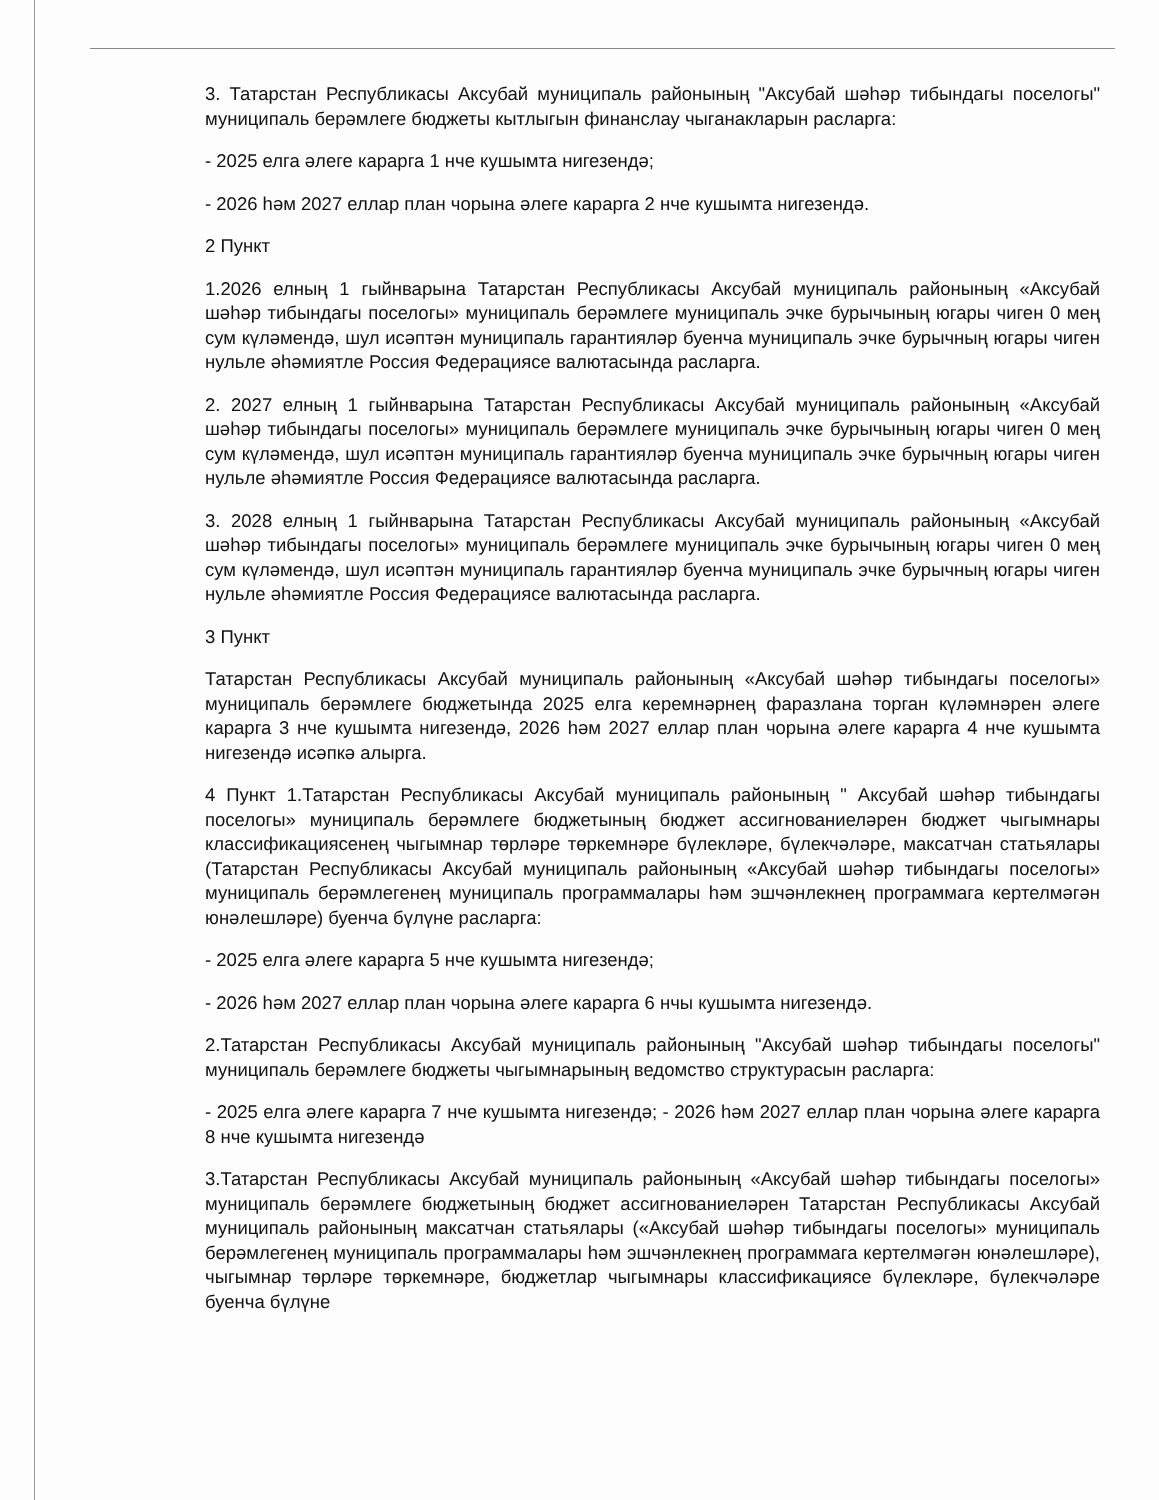3. Татарстан Республикасы Аксубай муниципаль районының "Аксубай шәһәр тибындагы поселогы" муниципаль берәмлеге бюджеты кытлыгын финанслау чыганакларын расларга:
- 2025 елга әлеге карарга 1 нче кушымта нигезендә;
- 2026 һәм 2027 еллар план чорына әлеге карарга 2 нче кушымта нигезендә.
2 Пункт
1.2026 елның 1 гыйнварына Татарстан Республикасы Аксубай муниципаль районының «Аксубай шәһәр тибындагы поселогы» муниципаль берәмлеге муниципаль эчке бурычының югары чиген 0 мең сум күләмендә, шул исәптән муниципаль гарантияләр буенча муниципаль эчке бурычның югары чиген нульле әһәмиятле Россия Федерациясе валютасында расларга.
2. 2027 елның 1 гыйнварына Татарстан Республикасы Аксубай муниципаль районының «Аксубай шәһәр тибындагы поселогы» муниципаль берәмлеге муниципаль эчке бурычының югары чиген 0 мең сум күләмендә, шул исәптән муниципаль гарантияләр буенча муниципаль эчке бурычның югары чиген нульле әһәмиятле Россия Федерациясе валютасында расларга.
3. 2028 елның 1 гыйнварына Татарстан Республикасы Аксубай муниципаль районының «Аксубай шәһәр тибындагы поселогы» муниципаль берәмлеге муниципаль эчке бурычының югары чиген 0 мең сум күләмендә, шул исәптән муниципаль гарантияләр буенча муниципаль эчке бурычның югары чиген нульле әһәмиятле Россия Федерациясе валютасында расларга.
3 Пункт
Татарстан Республикасы Аксубай муниципаль районының «Аксубай шәһәр тибындагы поселогы» муниципаль берәмлеге бюджетында 2025 елга керемнәрнең фаразлана торган күләмнәрен әлеге карарга 3 нче кушымта нигезендә, 2026 һәм 2027 еллар план чорына әлеге карарга 4 нче кушымта нигезендә исәпкә алырга.
4 Пункт 1.Татарстан Республикасы Аксубай муниципаль районының " Аксубай шәһәр тибындагы поселогы» муниципаль берәмлеге бюджетының бюджет ассигнованиеләрен бюджет чыгымнары классификациясенең чыгымнар төрләре төркемнәре бүлекләре, бүлекчәләре, максатчан статьялары (Татарстан Республикасы Аксубай муниципаль районының «Аксубай шәһәр тибындагы поселогы» муниципаль берәмлегенең муниципаль программалары һәм эшчәнлекнең программага кертелмәгән юнәлешләре) буенча бүлүне расларга:
- 2025 елга әлеге карарга 5 нче кушымта нигезендә;
- 2026 һәм 2027 еллар план чорына әлеге карарга 6 нчы кушымта нигезендә.
2.Татарстан Республикасы Аксубай муниципаль районының "Аксубай шәһәр тибындагы поселогы" муниципаль берәмлеге бюджеты чыгымнарының ведомство структурасын расларга:
- 2025 елга әлеге карарга 7 нче кушымта нигезендә; - 2026 һәм 2027 еллар план чорына әлеге карарга 8 нче кушымта нигезендә
3.Татарстан Республикасы Аксубай муниципаль районының «Аксубай шәһәр тибындагы поселогы» муниципаль берәмлеге бюджетының бюджет ассигнованиеләрен Татарстан Республикасы Аксубай муниципаль районының максатчан статьялары («Аксубай шәһәр тибындагы поселогы» муниципаль берәмлегенең муниципаль программалары һәм эшчәнлекнең программага кертелмәгән юнәлешләре), чыгымнар төрләре төркемнәре, бюджетлар чыгымнары классификациясе бүлекләре, бүлекчәләре буенча бүлүне